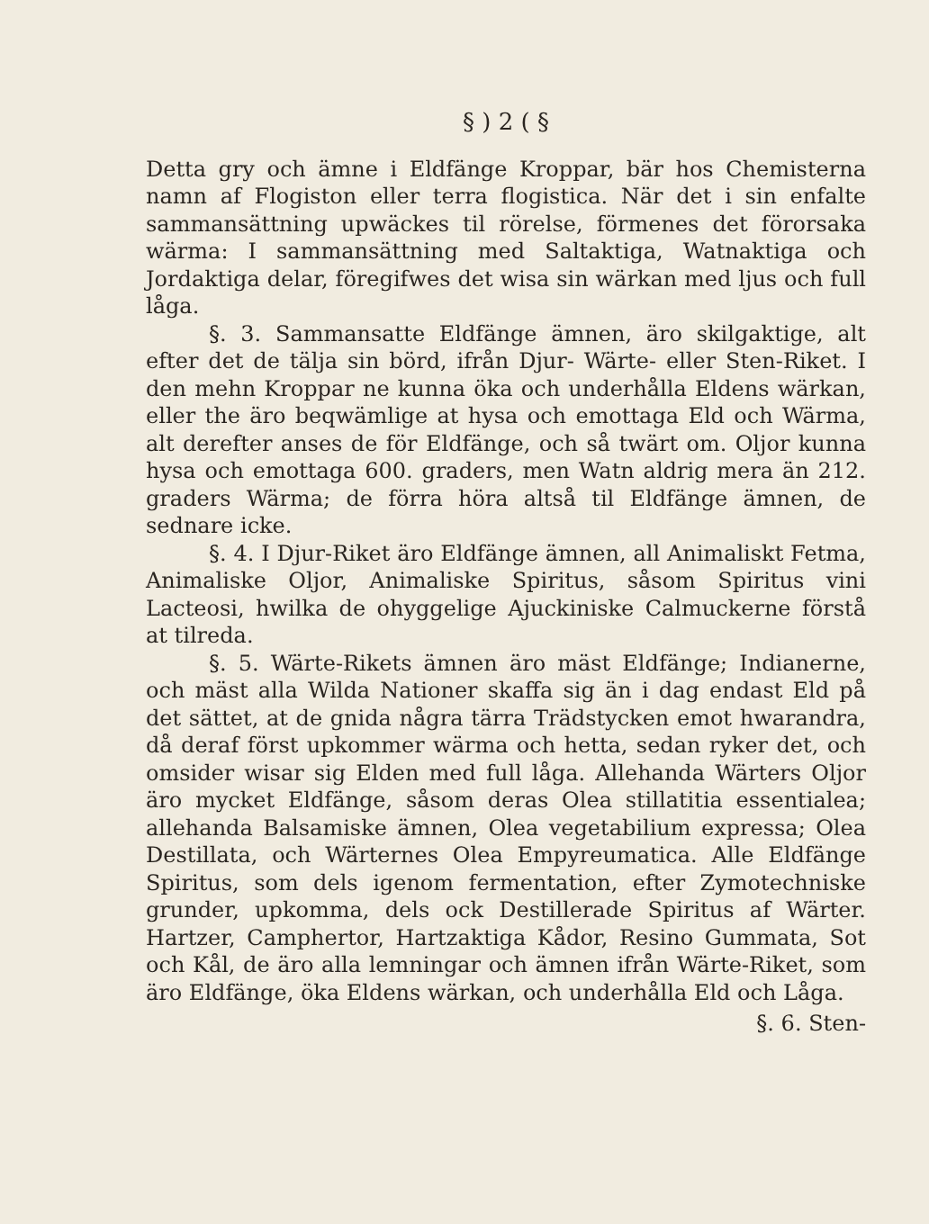§ ) 2 ( §
Detta gry och ämne i Eldfänge Kroppar, bär hos Chemisterna namn af Flogiston eller terra flogistica. När det i sin enfalte sammansättning upwäckes til rörelse, förmenes det förorsaka wärma: I sammansättning med Saltaktiga, Watnaktiga och Jordaktiga delar, föregifwes det wisa sin wärkan med ljus och full låga.
§. 3. Sammansatte Eldfänge ämnen, äro skilgaktige, alt efter det de tälja sin börd, ifrån Djur- Wärte- eller Sten-Riket. I den mehn Kroppar ne kunna öka och underhålla Eldens wärkan, eller the äro beqwämlige at hysa och emottaga Eld och Wärma, alt derefter anses de för Eldfänge, och så twärt om. Oljor kunna hysa och emottaga 600. graders, men Watn aldrig mera än 212. graders Wärma; de förra höra altså til Eldfänge ämnen, de sednare icke.
§. 4. I Djur-Riket äro Eldfänge ämnen, all Animaliskt Fetma, Animaliske Oljor, Animaliske Spiritus, såsom Spiritus vini Lacteosi, hwilka de ohyggelige Ajuckiniske Calmuckerne förstå at tilreda.
§. 5. Wärte-Rikets ämnen äro mäst Eldfänge; Indianerne, och mäst alla Wilda Nationer skaffa sig än i dag endast Eld på det sättet, at de gnida några tärra Trädstycken emot hwarandra, då deraf först upkommer wärma och hetta, sedan ryker det, och omsider wisar sig Elden med full låga. Allehanda Wärters Oljor äro mycket Eldfänge, såsom deras Olea stillatitia essentialea; allehanda Balsamiske ämnen, Olea vegetabilium expressa; Olea Destillata, och Wärternes Olea Empyreumatica. Alle Eldfänge Spiritus, som dels igenom fermentation, efter Zymotechniske grunder, upkomma, dels ock Destillerade Spiritus af Wärter. Hartzer, Camphertor, Hartzaktiga Kådor, Resino Gummata, Sot och Kål, de äro alla lemningar och ämnen ifrån Wärte-Riket, som äro Eldfänge, öka Eldens wärkan, och underhålla Eld och Låga.
§. 6. Sten-